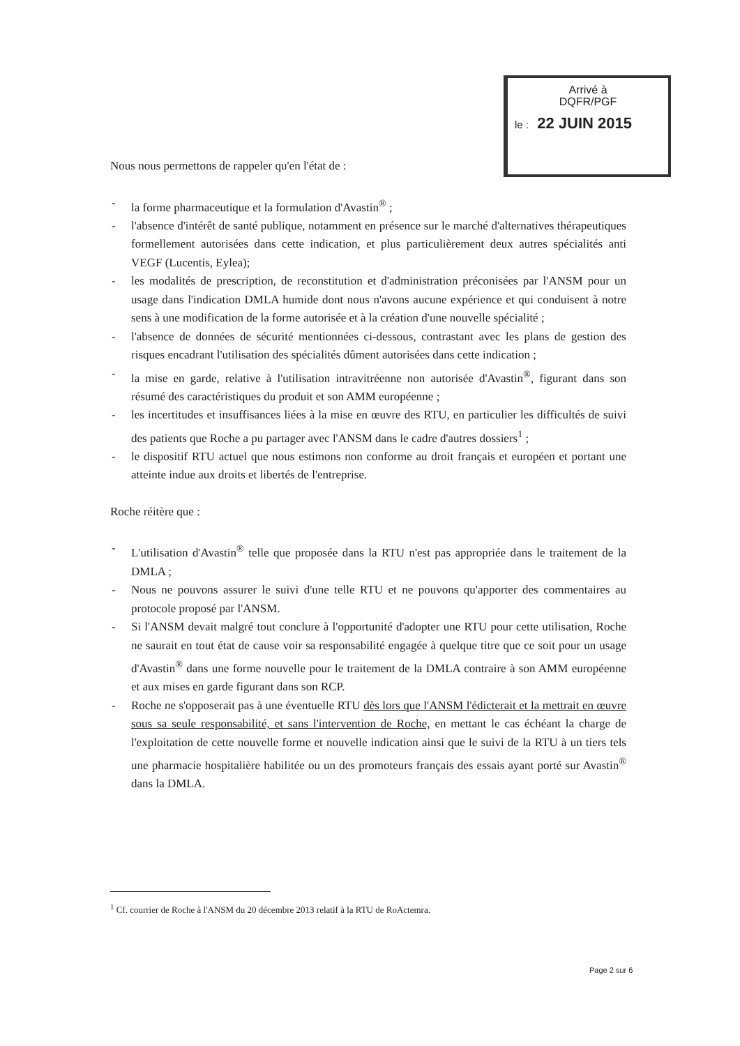Arrivé à
DQFR/PGF
le : 22 JUIN 2015
Nous nous permettons de rappeler qu'en l'état de :
- la forme pharmaceutique et la formulation d'Avastin<sup>®</sup> ;
- l'absence d'intérêt de santé publique, notamment en présence sur le marché d'alternatives thérapeutiques formellement autorisées dans cette indication, et plus particulièrement deux autres spécialités anti VEGF (Lucentis, Eylea);
- les modalités de prescription, de reconstitution et d'administration préconisées par l'ANSM pour un usage dans l'indication DMLA humide dont nous n'avons aucune expérience et qui conduisent à notre sens à une modification de la forme autorisée et à la création d'une nouvelle spécialité ;
- l'absence de données de sécurité mentionnées ci-dessous, contrastant avec les plans de gestion des risques encadrant l'utilisation des spécialités dûment autorisées dans cette indication ;
- la mise en garde, relative à l'utilisation intravitréenne non autorisée d'Avastin<sup>®</sup>, figurant dans son résumé des caractéristiques du produit et son AMM européenne ;
- les incertitudes et insuffisances liées à la mise en œuvre des RTU, en particulier les difficultés de suivi des patients que Roche a pu partager avec l'ANSM dans le cadre d'autres dossiers<sup>1</sup> ;
- le dispositif RTU actuel que nous estimons non conforme au droit français et européen et portant une atteinte indue aux droits et libertés de l'entreprise.
Roche réitère que :
- L'utilisation d'Avastin<sup>®</sup> telle que proposée dans la RTU n'est pas appropriée dans le traitement de la DMLA ;
- Nous ne pouvons assurer le suivi d'une telle RTU et ne pouvons qu'apporter des commentaires au protocole proposé par l'ANSM.
- Si l'ANSM devait malgré tout conclure à l'opportunité d'adopter une RTU pour cette utilisation, Roche ne saurait en tout état de cause voir sa responsabilité engagée à quelque titre que ce soit pour un usage d'Avastin<sup>®</sup> dans une forme nouvelle pour le traitement de la DMLA contraire à son AMM européenne et aux mises en garde figurant dans son RCP.
- Roche ne s'opposerait pas à une éventuelle RTU dès lors que l'ANSM l'édicterait et la mettrait en œuvre sous sa seule responsabilité, et sans l'intervention de Roche, en mettant le cas échéant la charge de l'exploitation de cette nouvelle forme et nouvelle indication ainsi que le suivi de la RTU à un tiers tels une pharmacie hospitalière habilitée ou un des promoteurs français des essais ayant porté sur Avastin<sup>®</sup> dans la DMLA.
<sup>1</sup> Cf. courrier de Roche à l'ANSM du 20 décembre 2013 relatif à la RTU de RoActemra.
Page 2 sur 6